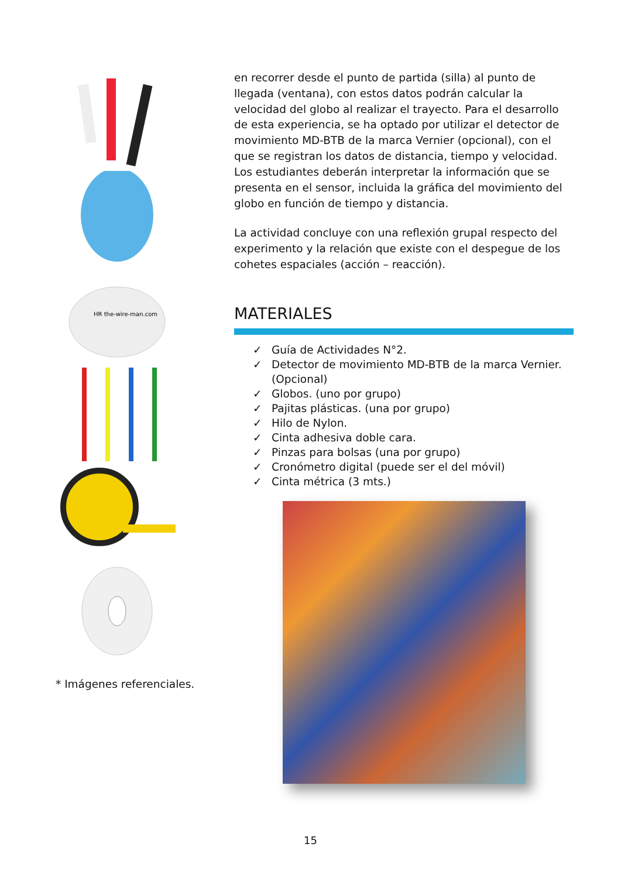HR the-wire-man.com
* Imágenes referenciales.
en recorrer desde el punto de partida (silla) al punto de llegada (ventana), con estos datos podrán calcular la velocidad del globo al realizar el trayecto. Para el desarrollo de esta experiencia, se ha optado por utilizar el detector de movimiento MD-BTB de la marca Vernier (opcional), con el que se registran los datos de distancia, tiempo y velocidad. Los estudiantes deberán interpretar la información que se presenta en el sensor, incluida la gráfica del movimiento del globo en función de tiempo y distancia.
La actividad concluye con una reflexión grupal respecto del experimento y la relación que existe con el despegue de los cohetes espaciales (acción – reacción).
MATERIALES
✓ Guía de Actividades N°2.
✓ Detector de movimiento MD-BTB de la marca Vernier. (Opcional)
✓ Globos. (uno por grupo)
✓ Pajitas plásticas. (una por grupo)
✓ Hilo de Nylon.
✓ Cinta adhesiva doble cara.
✓ Pinzas para bolsas (una por grupo)
✓ Cronómetro digital (puede ser el del móvil)
✓ Cinta métrica (3 mts.)
15